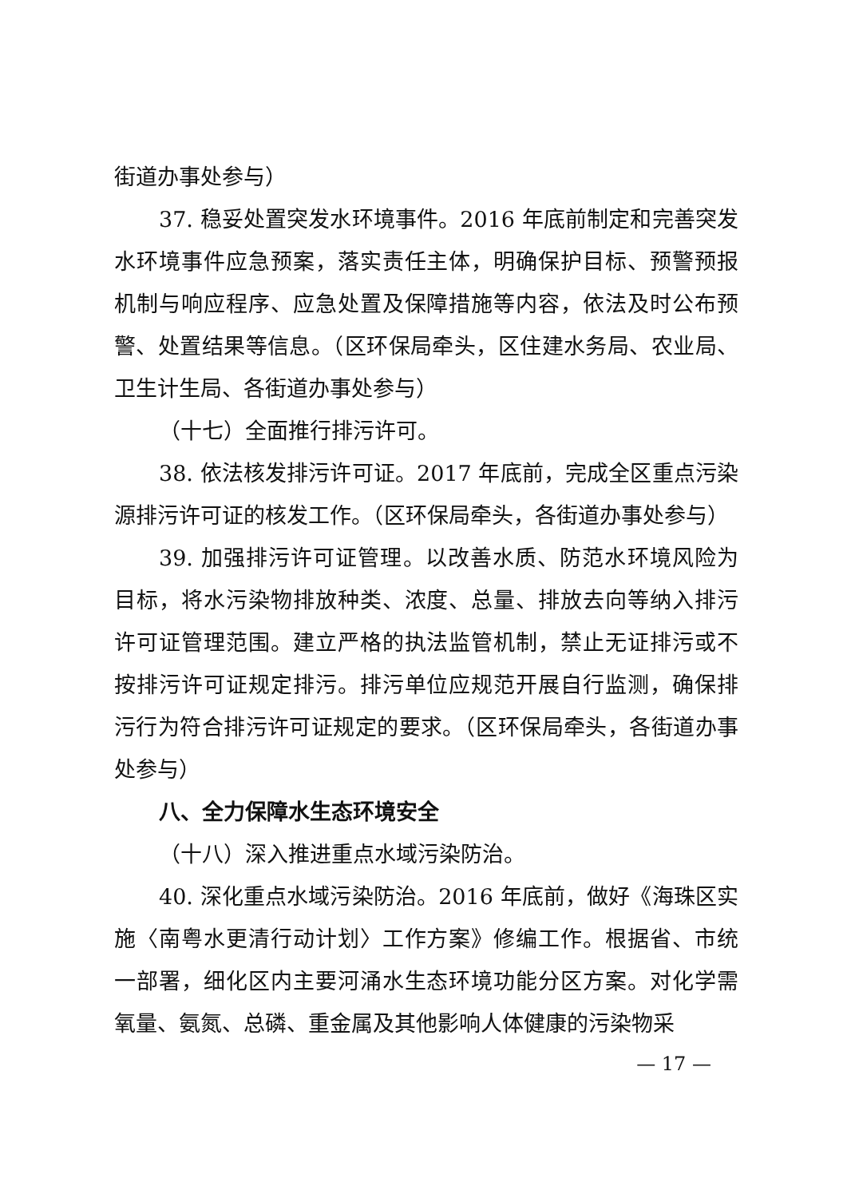街道办事处参与）
37. 稳妥处置突发水环境事件。2016 年底前制定和完善突发水环境事件应急预案，落实责任主体，明确保护目标、预警预报机制与响应程序、应急处置及保障措施等内容，依法及时公布预警、处置结果等信息。（区环保局牵头，区住建水务局、农业局、卫生计生局、各街道办事处参与）
（十七）全面推行排污许可。
38. 依法核发排污许可证。2017 年底前，完成全区重点污染源排污许可证的核发工作。（区环保局牵头，各街道办事处参与）
39. 加强排污许可证管理。以改善水质、防范水环境风险为目标，将水污染物排放种类、浓度、总量、排放去向等纳入排污许可证管理范围。建立严格的执法监管机制，禁止无证排污或不按排污许可证规定排污。排污单位应规范开展自行监测，确保排污行为符合排污许可证规定的要求。（区环保局牵头，各街道办事处参与）
八、全力保障水生态环境安全
（十八）深入推进重点水域污染防治。
40. 深化重点水域污染防治。2016 年底前，做好《海珠区实施〈南粤水更清行动计划〉工作方案》修编工作。根据省、市统一部署，细化区内主要河涌水生态环境功能分区方案。对化学需氧量、氨氮、总磷、重金属及其他影响人体健康的污染物采
— 17 —